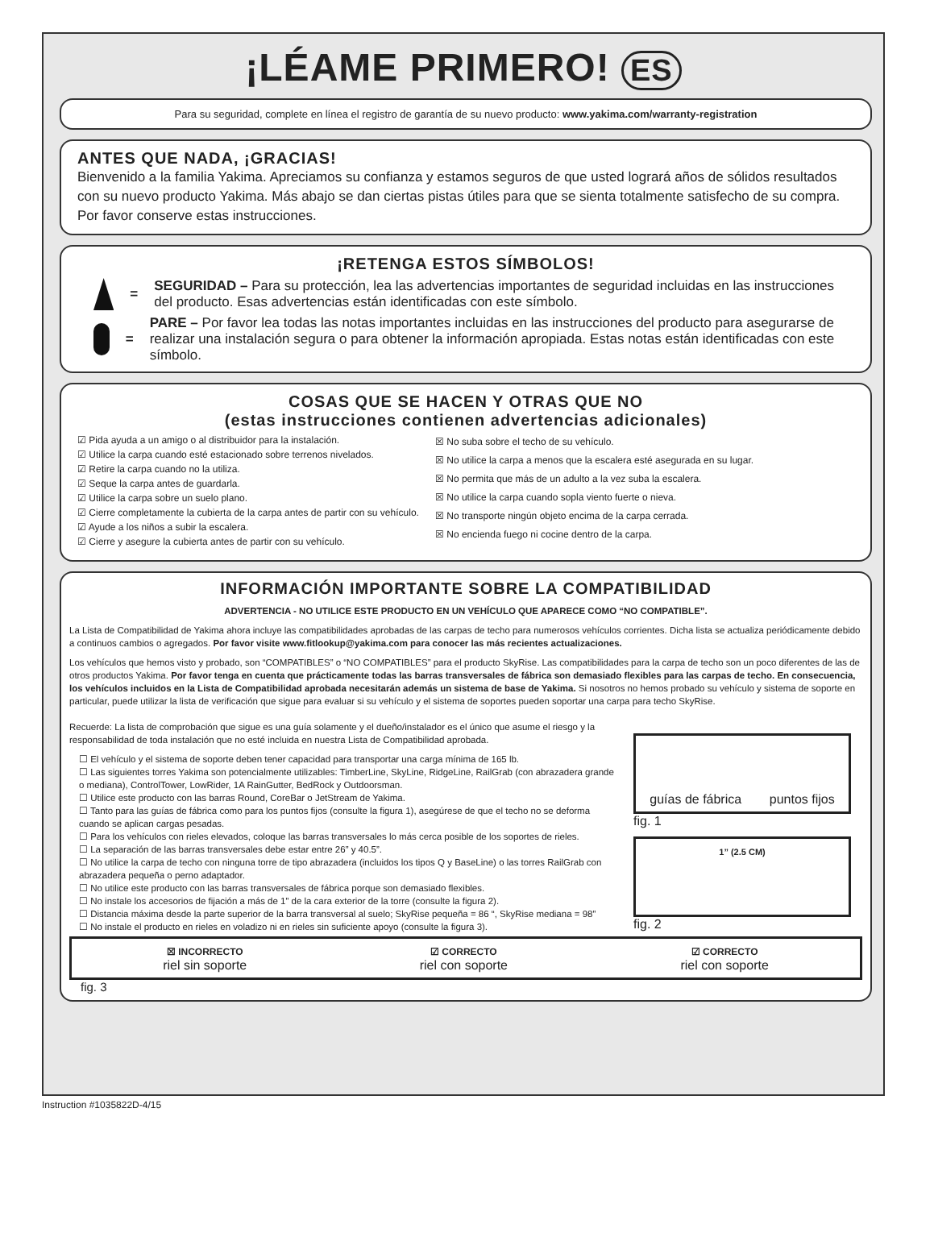¡LÉAME PRIMERO! ES
Para su seguridad, complete en línea el registro de garantía de su nuevo producto: www.yakima.com/warranty-registration
ANTES QUE NADA, ¡GRACIAS!
Bienvenido a la familia Yakima. Apreciamos su confianza y estamos seguros de que usted logrará años de sólidos resultados con su nuevo producto Yakima. Más abajo se dan ciertas pistas útiles para que se sienta totalmente satisfecho de su compra. Por favor conserve estas instrucciones.
¡RETENGA ESTOS SÍMBOLOS!
=
SEGURIDAD – Para su protección, lea las advertencias importantes de seguridad incluidas en las instrucciones del producto. Esas advertencias están identificadas con este símbolo.
=
PARE – Por favor lea todas las notas importantes incluidas en las instrucciones del producto para asegurarse de realizar una instalación segura o para obtener la información apropiada. Estas notas están identificadas con este símbolo.
COSAS QUE SE HACEN Y OTRAS QUE NO
(estas instrucciones contienen advertencias adicionales)
☑ Pida ayuda a un amigo o al distribuidor para la instalación.
☑ Utilice la carpa cuando esté estacionado sobre terrenos nivelados.
☑ Retire la carpa cuando no la utiliza.
☑ Seque la carpa antes de guardarla.
☑ Utilice la carpa sobre un suelo plano.
☑ Cierre completamente la cubierta de la carpa antes de partir con su vehículo.
☑ Ayude a los niños a subir la escalera.
☑ Cierre y asegure la cubierta antes de partir con su vehículo.
☒ No suba sobre el techo de su vehículo.
☒ No utilice la carpa a menos que la escalera esté asegurada en su lugar.
☒ No permita que más de un adulto a la vez suba la escalera.
☒ No utilice la carpa cuando sopla viento fuerte o nieva.
☒ No transporte ningún objeto encima de la carpa cerrada.
☒ No encienda fuego ni cocine dentro de la carpa.
INFORMACIÓN IMPORTANTE SOBRE LA COMPATIBILIDAD
ADVERTENCIA - NO UTILICE ESTE PRODUCTO EN UN VEHÍCULO QUE APARECE COMO “NO COMPATIBLE”.
La Lista de Compatibilidad de Yakima ahora incluye las compatibilidades aprobadas de las carpas de techo para numerosos vehículos corrientes. Dicha lista se actualiza periódicamente debido a continuos cambios o agregados. Por favor visite www.fitlookup@yakima.com para conocer las más recientes actualizaciones.
Los vehículos que hemos visto y probado, son “COMPATIBLES” o “NO COMPATIBLES” para el producto SkyRise. Las compatibilidades para la carpa de techo son un poco diferentes de las de otros productos Yakima. Por favor tenga en cuenta que prácticamente todas las barras transversales de fábrica son demasiado flexibles para las carpas de techo. En consecuencia, los vehículos incluidos en la Lista de Compatibilidad aprobada necesitarán además un sistema de base de Yakima. Si nosotros no hemos probado su vehículo y sistema de soporte en particular, puede utilizar la lista de verificación que sigue para evaluar si su vehículo y el sistema de soportes pueden soportar una carpa para techo SkyRise.
Recuerde: La lista de comprobación que sigue es una guía solamente y el dueño/instalador es el único que asume el riesgo y la responsabilidad de toda instalación que no esté incluida en nuestra Lista de Compatibilidad aprobada.
☐ El vehículo y el sistema de soporte deben tener capacidad para transportar una carga mínima de 165 lb.
☐ Las siguientes torres Yakima son potencialmente utilizables: TimberLine, SkyLine, RidgeLine, RailGrab (con abrazadera grande o mediana), ControlTower, LowRider, 1A RainGutter, BedRock y Outdoorsman.
☐ Utilice este producto con las barras Round, CoreBar o JetStream de Yakima.
☐ Tanto para las guías de fábrica como para los puntos fijos (consulte la figura 1), asegúrese de que el techo no se deforma cuando se aplican cargas pesadas.
☐ Para los vehículos con rieles elevados, coloque las barras transversales lo más cerca posible de los soportes de rieles.
☐ La separación de las barras transversales debe estar entre 26” y 40.5”.
☐ No utilice la carpa de techo con ninguna torre de tipo abrazadera (incluidos los tipos Q y BaseLine) o las torres RailGrab con abrazadera pequeña o perno adaptador.
☐ No utilice este producto con las barras transversales de fábrica porque son demasiado flexibles.
☐ No instale los accesorios de fijación a más de 1” de la cara exterior de la torre (consulte la figura 2).
☐ Distancia máxima desde la parte superior de la barra transversal al suelo; SkyRise pequeña = 86 “, SkyRise mediana = 98”
☐ No instale el producto en rieles en voladizo ni en rieles sin suficiente apoyo (consulte la figura 3).
guías de fábrica puntos fijos
fig. 1
1” (2.5 CM)
fig. 2
☒ INCORRECTO
riel sin soporte
☑ CORRECTO
riel con soporte
☑ CORRECTO
riel con soporte
fig. 3
Instruction #1035822D-4/15